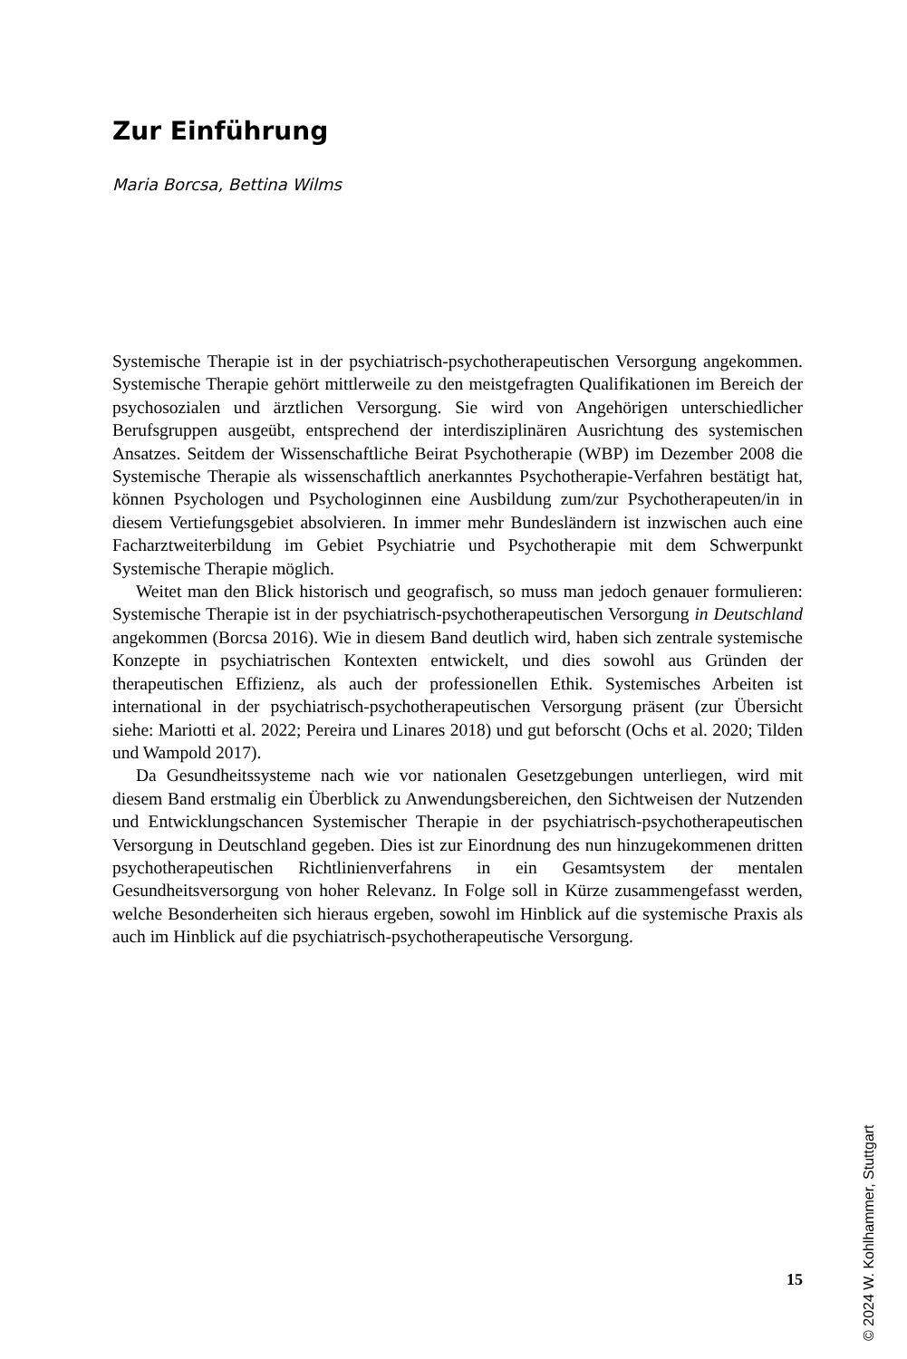Zur Einführung
Maria Borcsa, Bettina Wilms
Systemische Therapie ist in der psychiatrisch-psychotherapeutischen Versorgung angekommen. Systemische Therapie gehört mittlerweile zu den meistgefragten Qualifikationen im Bereich der psychosozialen und ärztlichen Versorgung. Sie wird von Angehörigen unterschiedlicher Berufsgruppen ausgeübt, entsprechend der interdisziplinären Ausrichtung des systemischen Ansatzes. Seitdem der Wissenschaftliche Beirat Psychotherapie (WBP) im Dezember 2008 die Systemische Therapie als wissenschaftlich anerkanntes Psychotherapie-Verfahren bestätigt hat, können Psychologen und Psychologinnen eine Ausbildung zum/zur Psychotherapeuten/in in diesem Vertiefungsgebiet absolvieren. In immer mehr Bundesländern ist inzwischen auch eine Facharztweiterbildung im Gebiet Psychiatrie und Psychotherapie mit dem Schwerpunkt Systemische Therapie möglich.
Weitet man den Blick historisch und geografisch, so muss man jedoch genauer formulieren: Systemische Therapie ist in der psychiatrisch-psychotherapeutischen Versorgung in Deutschland angekommen (Borcsa 2016). Wie in diesem Band deutlich wird, haben sich zentrale systemische Konzepte in psychiatrischen Kontexten entwickelt, und dies sowohl aus Gründen der therapeutischen Effizienz, als auch der professionellen Ethik. Systemisches Arbeiten ist international in der psychiatrisch-psychotherapeutischen Versorgung präsent (zur Übersicht siehe: Mariotti et al. 2022; Pereira und Linares 2018) und gut beforscht (Ochs et al. 2020; Tilden und Wampold 2017).
Da Gesundheitssysteme nach wie vor nationalen Gesetzgebungen unterliegen, wird mit diesem Band erstmalig ein Überblick zu Anwendungsbereichen, den Sichtweisen der Nutzenden und Entwicklungschancen Systemischer Therapie in der psychiatrisch-psychotherapeutischen Versorgung in Deutschland gegeben. Dies ist zur Einordnung des nun hinzugekommenen dritten psychotherapeutischen Richtlinienverfahrens in ein Gesamtsystem der mentalen Gesundheitsversorgung von hoher Relevanz. In Folge soll in Kürze zusammengefasst werden, welche Besonderheiten sich hieraus ergeben, sowohl im Hinblick auf die systemische Praxis als auch im Hinblick auf die psychiatrisch-psychotherapeutische Versorgung.
© 2024 W. Kohlhammer, Stuttgart
15